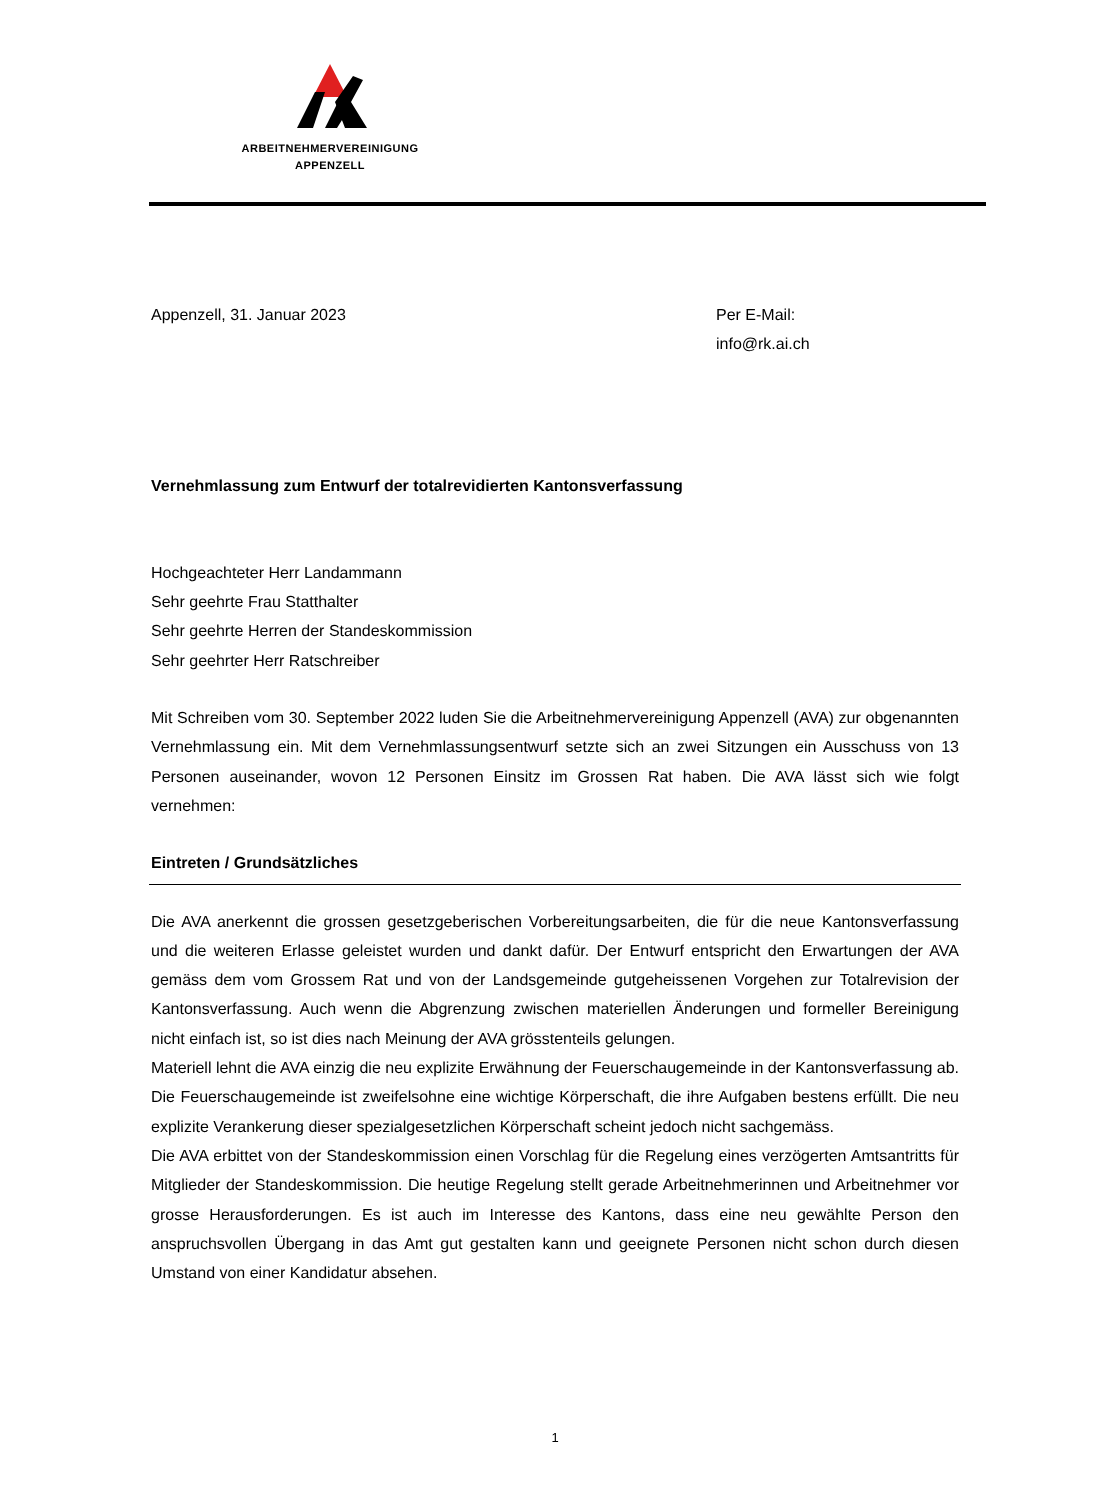ARBEITNEHMERVEREINIGUNG
APPENZELL
Appenzell, 31. Januar 2023 Per E-Mail:
info@rk.ai.ch
Vernehmlassung zum Entwurf der totalrevidierten Kantonsverfassung
Hochgeachteter Herr Landammann
Sehr geehrte Frau Statthalter
Sehr geehrte Herren der Standeskommission
Sehr geehrter Herr Ratschreiber
Mit Schreiben vom 30. September 2022 luden Sie die Arbeitnehmervereinigung Appenzell (AVA) zur obgenannten Vernehmlassung ein. Mit dem Vernehmlassungsentwurf setzte sich an zwei Sitzungen ein Ausschuss von 13 Personen auseinander, wovon 12 Personen Einsitz im Grossen Rat haben. Die AVA lässt sich wie folgt vernehmen:
Eintreten / Grundsätzliches
Die AVA anerkennt die grossen gesetzgeberischen Vorbereitungsarbeiten, die für die neue Kantonsverfassung und die weiteren Erlasse geleistet wurden und dankt dafür. Der Entwurf entspricht den Erwartungen der AVA gemäss dem vom Grossem Rat und von der Landsgemeinde gutgeheissenen Vorgehen zur Totalrevision der Kantonsverfassung. Auch wenn die Abgrenzung zwischen materiellen Änderungen und formeller Bereinigung nicht einfach ist, so ist dies nach Meinung der AVA grösstenteils gelungen.
Materiell lehnt die AVA einzig die neu explizite Erwähnung der Feuerschaugemeinde in der Kantonsverfassung ab. Die Feuerschaugemeinde ist zweifelsohne eine wichtige Körperschaft, die ihre Aufgaben bestens erfüllt. Die neu explizite Verankerung dieser spezialgesetzlichen Körperschaft scheint jedoch nicht sachgemäss.
Die AVA erbittet von der Standeskommission einen Vorschlag für die Regelung eines verzögerten Amtsantritts für Mitglieder der Standeskommission. Die heutige Regelung stellt gerade Arbeitnehmerinnen und Arbeitnehmer vor grosse Herausforderungen. Es ist auch im Interesse des Kantons, dass eine neu gewählte Person den anspruchsvollen Übergang in das Amt gut gestalten kann und geeignete Personen nicht schon durch diesen Umstand von einer Kandidatur absehen.
1